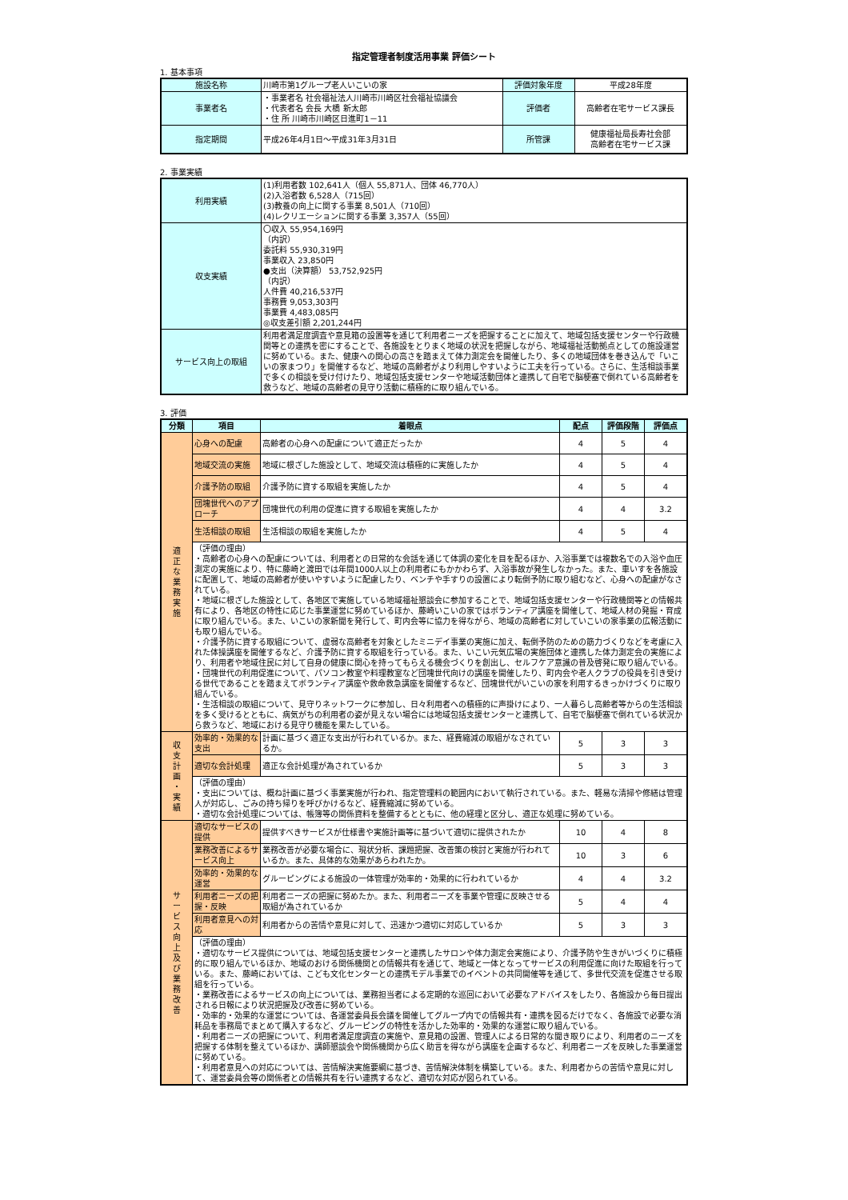指定管理者制度活用事業 評価シート
1. 基本事項
| 施設名称 | 川崎市第1グループ老人いこいの家 | 評価対象年度 | 平成28年度 |
| 事業者名 | ・事業者名 社会福祉法人川崎市川崎区社会福祉協議会 ・代表者名 会長 大橋 新太郎 ・住 所 川崎市川崎区日進町1－11 | 評価者 | 高齢者在宅サービス課長 |
| 指定期間 | 平成26年4月1日～平成31年3月31日 | 所管課 | 健康福祉局長寿社会部 高齢者在宅サービス課 |
2. 事業実績
| 利用実績 | (1)利用者数 102,641人（個人 55,871人、団体 46,770人） (2)入浴者数 6,528人（715回） (3)教養の向上に関する事業 8,501人（710回） (4)レクリエーションに関する事業 3,357人（55回） |
| 収支実績 | 〇収入 55,954,169円 （内訳） 委託料 55,930,319円 事業収入 23,850円 ●支出（決算額） 53,752,925円 （内訳） 人件費 40,216,537円 事務費 9,053,303円 事業費 4,483,085円 ◎収支差引額 2,201,244円 |
| サービス向上の取組 | 利用者満足度調査や意見箱の設置等を通じて利用者ニーズを把握することに加えて、地域包括支援センターや行政機関等との連携を密にすることで、各施設をとりまく地域の状況を把握しながら、地域福祉活動拠点としての施設運営に努めている。また、健康への関心の高さを踏まえて体力測定会を開催したり、多くの地域団体を巻き込んで「いこいの家まつり」を開催するなど、地域の高齢者がより利用しやすいように工夫を行っている。さらに、生活相談事業で多くの相談を受け付けたり、地域包括支援センターや地域活動団体と連携して自宅で脳梗塞で倒れている高齢者を救うなど、地域の高齢者の見守り活動に積極的に取り組んでいる。 |
3. 評価
| 分類 | 項目 | 着眼点 | 配点 | 評価段階 | 評価点 |
| --- | --- | --- | --- | --- | --- |
| 適 正 な 業 務 実 施 | 心身への配慮 | 高齢者の心身への配慮について適正だったか | 4 | 5 | 4 |
| | 地域交流の実施 | 地域に根ざした施設として、地域交流は積極的に実施したか | 4 | 5 | 4 |
| | 介護予防の取組 | 介護予防に資する取組を実施したか | 4 | 5 | 4 |
| | 団塊世代へのアプローチ | 団塊世代の利用の促進に資する取組を実施したか | 4 | 4 | 3.2 |
| | 生活相談の取組 | 生活相談の取組を実施したか | 4 | 5 | 4 |
| | （評価の理由） ・高齢者の心身への配慮については、利用者との日常的な会話を通じて体調の変化を目を配るほか、入浴事業では複数名での入浴や血圧測定の実施により、特に藤崎と渡田では年間1000人以上の利用者にもかかわらず、入浴事故が発生しなかった。また、車いすを各施設に配置して、地域の高齢者が使いやすいように配慮したり、ベンチや手すりの設置により転倒予防に取り組むなど、心身への配慮がなされている。 ・地域に根ざした施設として、各地区で実施している地域福祉懇談会に参加することで、地域包括支援センターや行政機関等との情報共有により、各地区の特性に応じた事業運営に努めているほか、藤崎いこいの家ではボランティア講座を開催して、地域人材の発掘・育成に取り組んでいる。また、いこいの家新聞を発行して、町内会等に協力を得ながら、地域の高齢者に対していこいの家事業の広報活動にも取り組んでいる。 ・介護予防に資する取組について、虚弱な高齢者を対象としたミニデイ事業の実施に加え、転倒予防のための筋力づくりなどを考慮に入れた体操講座を開催するなど、介護予防に資する取組を行っている。また、いこい元気広場の実施団体と連携した体力測定会の実施により、利用者や地域住民に対して自身の健康に関心を持ってもらえる機会づくりを創出し、セルフケア意識の普及啓発に取り組んでいる。 ・団塊世代の利用促進について、パソコン教室や料理教室など団塊世代向けの講座を開催したり、町内会や老人クラブの役員を引き受ける世代であることを踏まえてボランティア講座や救命救急講座を開催するなど、団塊世代がいこいの家を利用するきっかけづくりに取り組んでいる。 ・生活相談の取組について、見守りネットワークに参加し、日々利用者への積極的に声掛けにより、一人暮らし高齢者等からの生活相談を多く受けるとともに、病気がちの利用者の姿が見えない場合には地域包括支援センターと連携して、自宅で脳梗塞で倒れている状況から救うなど、地域における見守り機能を果たしている。 | | | | |
| 収 支 計 画 ・ 実 績 | 効率的・効果的な支出 | 計画に基づく適正な支出が行われているか。また、経費縮減の取組がなされているか。 | 5 | 3 | 3 |
| | 適切な会計処理 | 適正な会計処理が為されているか | 5 | 3 | 3 |
| | （評価の理由） ・支出については、概ね計画に基づく事業実施が行われ、指定管理料の範囲内において執行されている。また、軽易な清掃や修繕は管理人が対応し、ごみの持ち帰りを呼びかけるなど、経費縮減に努めている。 ・適切な会計処理については、帳簿等の関係資料を整備するとともに、他の経理と区分し、適正な処理に努めている。 | | | | |
| サ ー ビ ス 向 上 及 び 業 務 改 善 | 適切なサービスの提供 | 提供すべきサービスが仕様書や実施計画等に基づいて適切に提供されたか | 10 | 4 | 8 |
| | 業務改善によるサービス向上 | 業務改善が必要な場合に、現状分析、課題把握、改善策の検討と実施が行われているか。また、具体的な効果があらわれたか。 | 10 | 3 | 6 |
| | 効率的・効果的な運営 | グルーピングによる施設の一体管理が効率的・効果的に行われているか | 4 | 4 | 3.2 |
| | 利用者ニーズの把握・反映 | 利用者ニーズの把握に努めたか。また、利用者ニーズを事業や管理に反映させる取組が為されているか | 5 | 4 | 4 |
| | 利用者意見への対応 | 利用者からの苦情や意見に対して、迅速かつ適切に対応しているか | 5 | 3 | 3 |
| | （評価の理由） ・適切なサービス提供については、地域包括支援センターと連携したサロンや体力測定会実施により、介護予防や生きがいづくりに積極的に取り組んでいるほか、地域のおける関係機関との情報共有を通じて、地域と一体となってサービスの利用促進に向けた取組を行っている。また、藤崎においては、こども文化センターとの連携モデル事業でのイベントの共同開催等を通じて、多世代交流を促進させる取組を行っている。 ・業務改善によるサービスの向上については、業務担当者による定期的な巡回において必要なアドバイスをしたり、各施設から毎日提出される日報により状況把握及び改善に努めている。 ・効率的・効果的な運営については、各運営委員長会議を開催してグループ内での情報共有・連携を図るだけでなく、各施設で必要な消耗品を事務局でまとめて購入するなど、グルーピングの特性を活かした効率的・効果的な運営に取り組んでいる。 ・利用者ニーズの把握について、利用者満足度調査の実施や、意見箱の設置、管理人による日常的な聞き取りにより、利用者のニーズを把握する体制を整えているほか、講師懇談会や関係機関から広く助言を得ながら講座を企画するなど、利用者ニーズを反映した事業運営に努めている。 ・利用者意見への対応については、苦情解決実施要綱に基づき、苦情解決体制を構築している。また、利用者からの苦情や意見に対して、運営委員会等の関係者との情報共有を行い連携するなど、適切な対応が図られている。 | | | | |